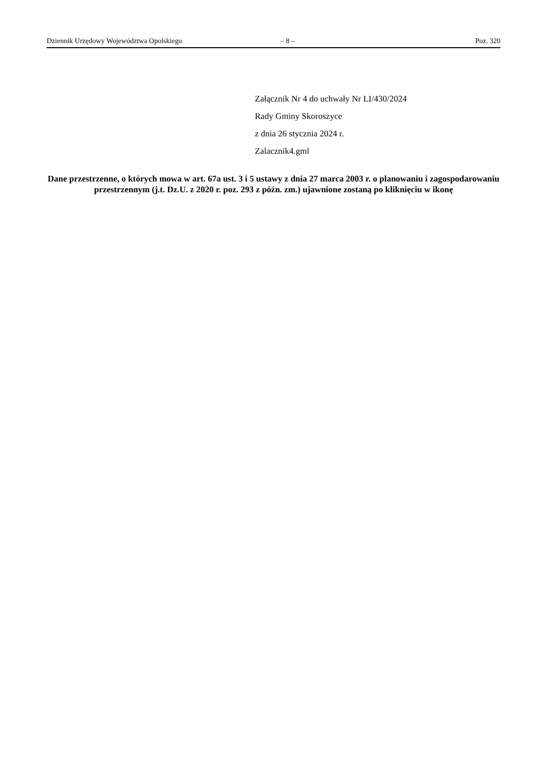Dziennik Urzędowy Województwa Opolskiego – 8 – Poz. 320
Załącznik Nr 4 do uchwały Nr LI/430/2024
Rady Gminy Skoroszyce
z dnia 26 stycznia 2024 r.
Zalacznik4.gml
Dane przestrzenne, o których mowa w art. 67a ust. 3 i 5 ustawy z dnia 27 marca 2003 r. o planowaniu i zagospodarowaniu przestrzennym (j.t. Dz.U. z 2020 r. poz. 293 z późn. zm.) ujawnione zostaną po kliknięciu w ikonę